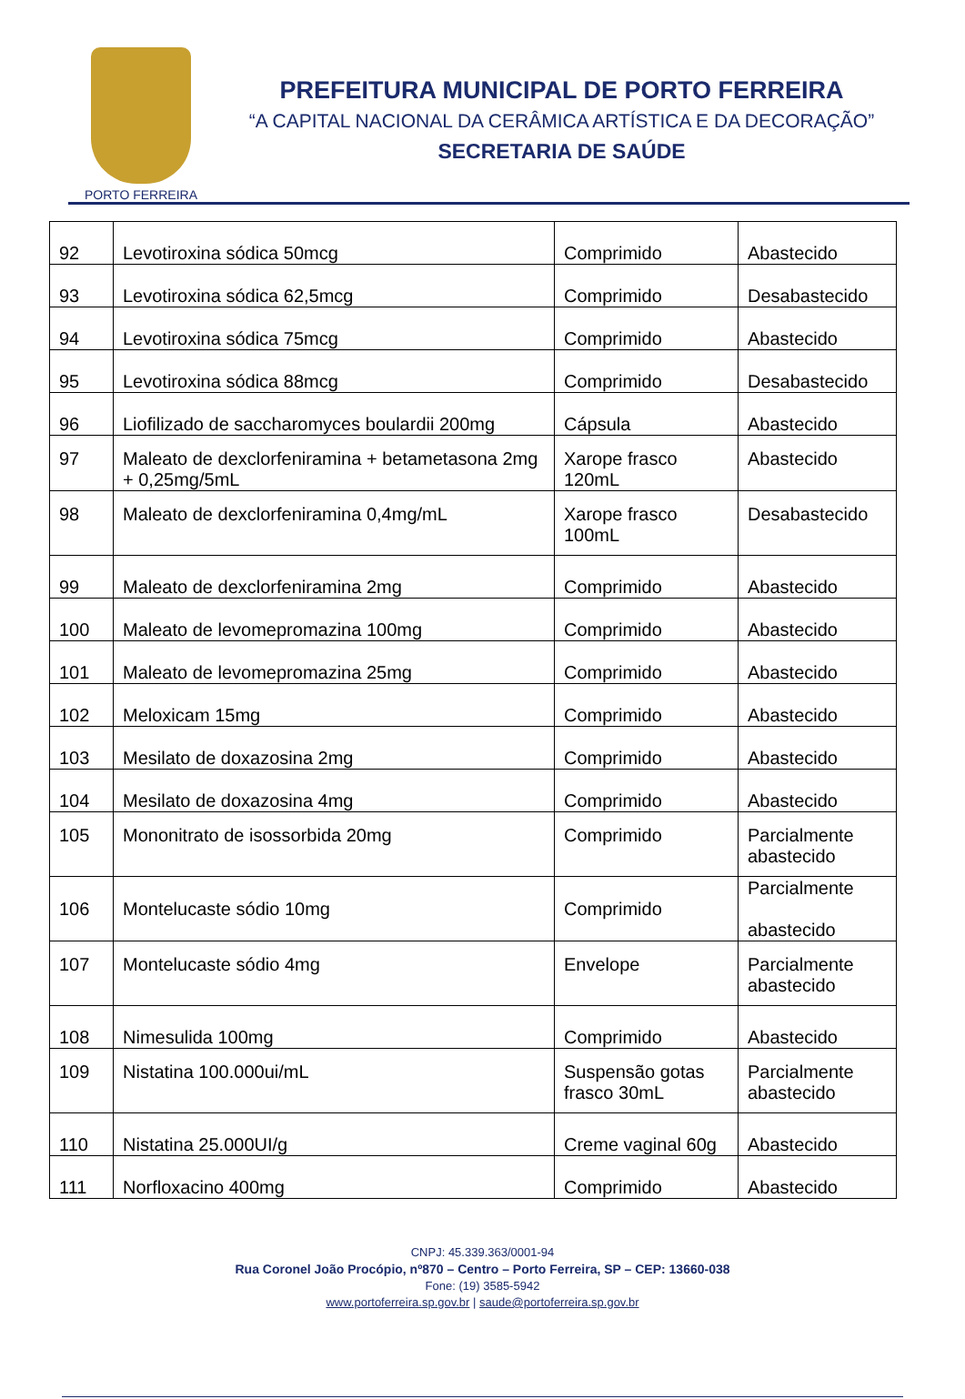PORTO FERREIRA
PREFEITURA MUNICIPAL DE PORTO FERREIRA
“A CAPITAL NACIONAL DA CERÂMICA ARTÍSTICA E DA DECORAÇÃO”
SECRETARIA DE SAÚDE
| 92 | Levotiroxina sódica 50mcg | Comprimido | Abastecido |
| 93 | Levotiroxina sódica 62,5mcg | Comprimido | Desabastecido |
| 94 | Levotiroxina sódica 75mcg | Comprimido | Abastecido |
| 95 | Levotiroxina sódica 88mcg | Comprimido | Desabastecido |
| 96 | Liofilizado de saccharomyces boulardii 200mg | Cápsula | Abastecido |
| 97 | Maleato de dexclorfeniramina + betametasona 2mg + 0,25mg/5mL | Xarope frasco 120mL | Abastecido |
| 98 | Maleato de dexclorfeniramina 0,4mg/mL | Xarope frasco 100mL | Desabastecido |
| 99 | Maleato de dexclorfeniramina 2mg | Comprimido | Abastecido |
| 100 | Maleato de levomepromazina 100mg | Comprimido | Abastecido |
| 101 | Maleato de levomepromazina 25mg | Comprimido | Abastecido |
| 102 | Meloxicam 15mg | Comprimido | Abastecido |
| 103 | Mesilato de doxazosina 2mg | Comprimido | Abastecido |
| 104 | Mesilato de doxazosina 4mg | Comprimido | Abastecido |
| 105 | Mononitrato de isossorbida 20mg | Comprimido | Parcialmente abastecido |
| 106 | Montelucaste sódio 10mg | Comprimido | Parcialmente abastecido |
| 107 | Montelucaste sódio 4mg | Envelope | Parcialmente abastecido |
| 108 | Nimesulida 100mg | Comprimido | Abastecido |
| 109 | Nistatina 100.000ui/mL | Suspensão gotas frasco 30mL | Parcialmente abastecido |
| 110 | Nistatina 25.000UI/g | Creme vaginal 60g | Abastecido |
| 111 | Norfloxacino 400mg | Comprimido | Abastecido |
CNPJ: 45.339.363/0001-94
Rua Coronel João Procópio, nº870 – Centro – Porto Ferreira, SP – CEP: 13660-038
Fone: (19) 3585-5942
www.portoferreira.sp.gov.br | saude@portoferreira.sp.gov.br